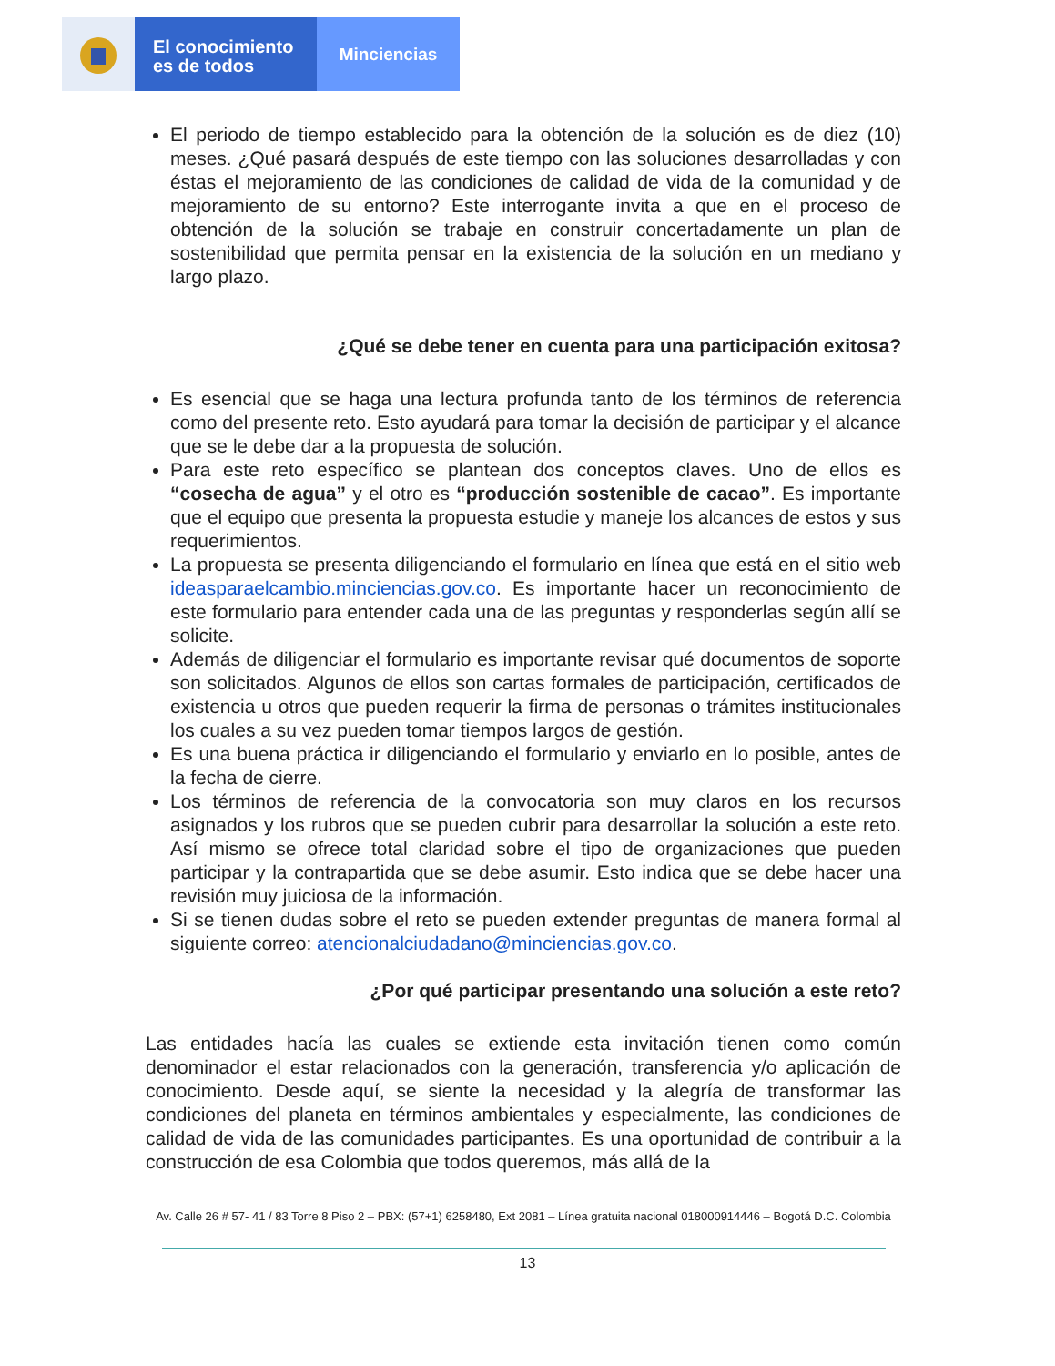El conocimiento
es de todos
Minciencias
El periodo de tiempo establecido para la obtención de la solución es de diez (10) meses. ¿Qué pasará después de este tiempo con las soluciones desarrolladas y con éstas el mejoramiento de las condiciones de calidad de vida de la comunidad y de mejoramiento de su entorno? Este interrogante invita a que en el proceso de obtención de la solución se trabaje en construir concertadamente un plan de sostenibilidad que permita pensar en la existencia de la solución en un mediano y largo plazo.
¿Qué se debe tener en cuenta para una participación exitosa?
Es esencial que se haga una lectura profunda tanto de los términos de referencia como del presente reto. Esto ayudará para tomar la decisión de participar y el alcance que se le debe dar a la propuesta de solución.
Para este reto específico se plantean dos conceptos claves. Uno de ellos es “cosecha de agua” y el otro es “producción sostenible de cacao”. Es importante que el equipo que presenta la propuesta estudie y maneje los alcances de estos y sus requerimientos.
La propuesta se presenta diligenciando el formulario en línea que está en el sitio web ideasparaelcambio.minciencias.gov.co. Es importante hacer un reconocimiento de este formulario para entender cada una de las preguntas y responderlas según allí se solicite.
Además de diligenciar el formulario es importante revisar qué documentos de soporte son solicitados. Algunos de ellos son cartas formales de participación, certificados de existencia u otros que pueden requerir la firma de personas o trámites institucionales los cuales a su vez pueden tomar tiempos largos de gestión.
Es una buena práctica ir diligenciando el formulario y enviarlo en lo posible, antes de la fecha de cierre.
Los términos de referencia de la convocatoria son muy claros en los recursos asignados y los rubros que se pueden cubrir para desarrollar la solución a este reto. Así mismo se ofrece total claridad sobre el tipo de organizaciones que pueden participar y la contrapartida que se debe asumir. Esto indica que se debe hacer una revisión muy juiciosa de la información.
Si se tienen dudas sobre el reto se pueden extender preguntas de manera formal al siguiente correo: atencionalciudadano@minciencias.gov.co.
¿Por qué participar presentando una solución a este reto?
Las entidades hacía las cuales se extiende esta invitación tienen como común denominador el estar relacionados con la generación, transferencia y/o aplicación de conocimiento. Desde aquí, se siente la necesidad y la alegría de transformar las condiciones del planeta en términos ambientales y especialmente, las condiciones de calidad de vida de las comunidades participantes. Es una oportunidad de contribuir a la construcción de esa Colombia que todos queremos, más allá de la
Av. Calle 26 # 57- 41 / 83 Torre 8 Piso 2 – PBX: (57+1) 6258480, Ext 2081 – Línea gratuita nacional 018000914446 – Bogotá D.C. Colombia
13